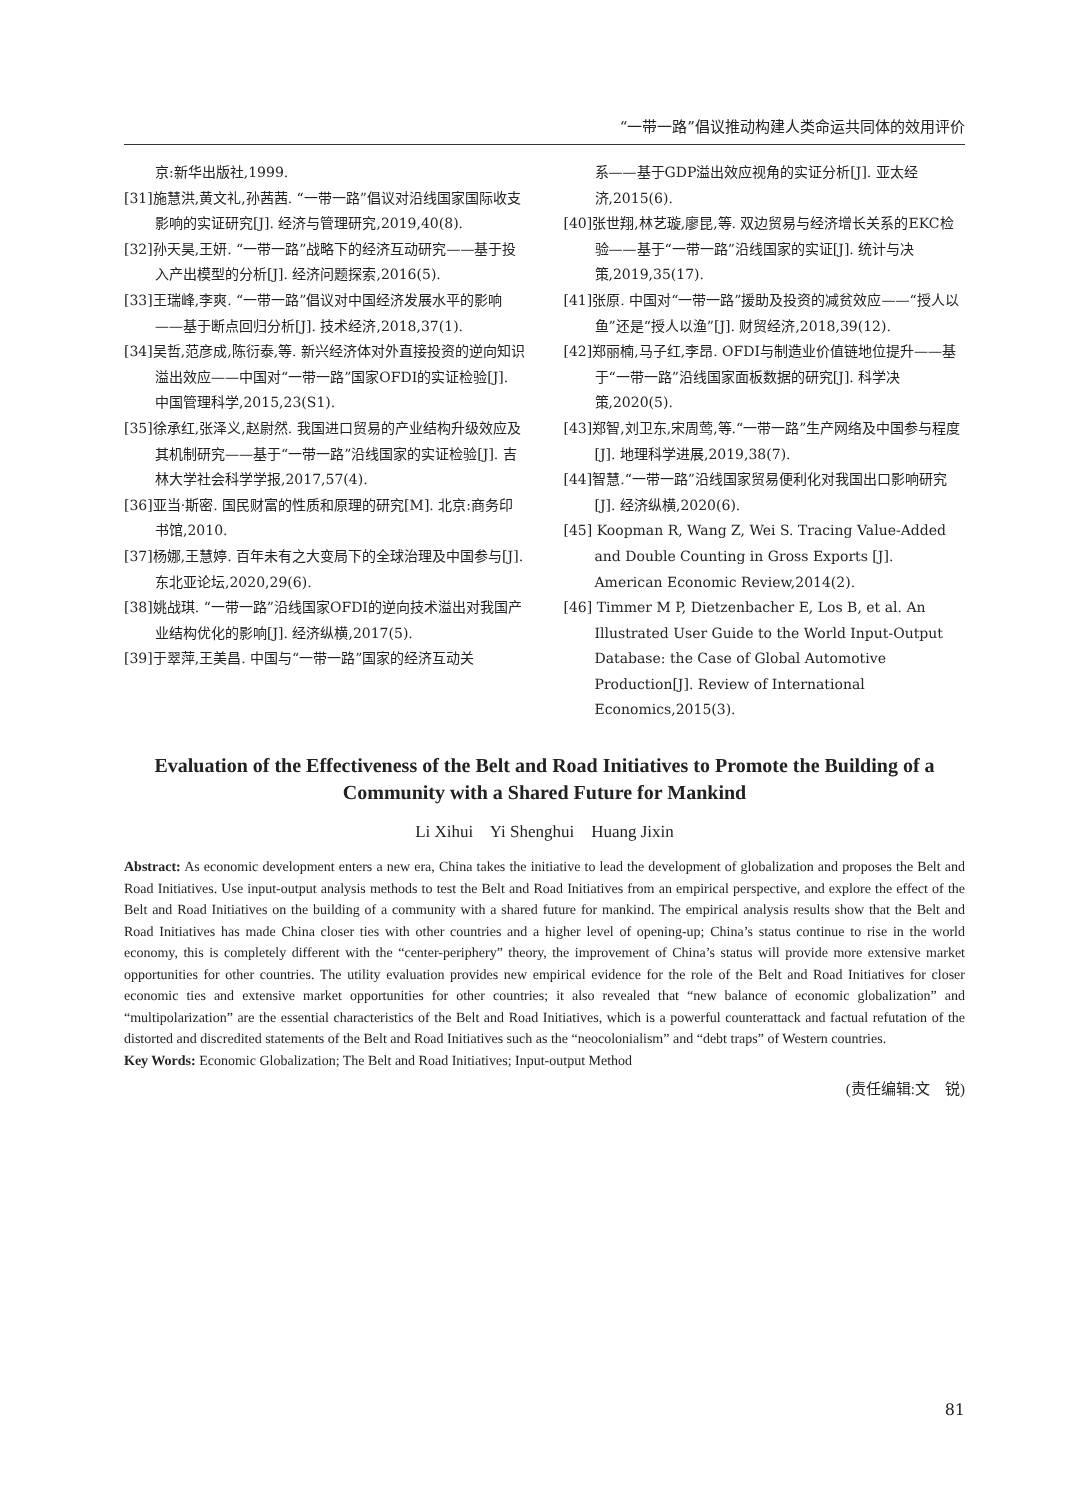“一带一路”倡议推动构建人类命运共同体的效用评价
京:新华出版社,1999.
[31]施慧洪,黄文礼,孙茜茜. “一带一路”倡议对沿线国家国际收支影响的实证研究[J]. 经济与管理研究,2019,40(8).
[32]孙天昊,王妍. “一带一路”战略下的经济互动研究——基于投入产出模型的分析[J]. 经济问题探索,2016(5).
[33]王瑞峰,李爽. “一带一路”倡议对中国经济发展水平的影响——基于断点回归分析[J]. 技术经济,2018,37(1).
[34]吴哲,范彦成,陈衍泰,等. 新兴经济体对外直接投资的逆向知识溢出效应——中国对“一带一路”国家OFDI的实证检验[J]. 中国管理科学,2015,23(S1).
[35]徐承红,张泽义,赵尉然. 我国进口贸易的产业结构升级效应及其机制研究——基于“一带一路”沿线国家的实证检验[J]. 吉林大学社会科学学报,2017,57(4).
[36]亚当·斯密. 国民财富的性质和原理的研究[M]. 北京:商务印书馆,2010.
[37]杨娜,王慧婷. 百年未有之大变局下的全球治理及中国参与[J]. 东北亚论坛,2020,29(6).
[38]姚战琪. “一带一路”沿线国家OFDI的逆向技术溢出对我国产业结构优化的影响[J]. 经济纵横,2017(5).
[39]于翠萍,王美昌. 中国与“一带一路”国家的经济互动关
系——基于GDP溢出效应视角的实证分析[J]. 亚太经济,2015(6).
[40]张世翔,林艺璇,廖昆,等. 双边贸易与经济增长关系的EKC检验——基于“一带一路”沿线国家的实证[J]. 统计与决策,2019,35(17).
[41]张原. 中国对“一带一路”援助及投资的减贫效应——“授人以鱼”还是“授人以渔”[J]. 财贸经济,2018,39(12).
[42]郑丽楠,马子红,李昂. OFDI与制造业价值链地位提升——基于“一带一路”沿线国家面板数据的研究[J]. 科学决策,2020(5).
[43]郑智,刘卫东,宋周莺,等.“一带一路”生产网络及中国参与程度[J]. 地理科学进展,2019,38(7).
[44]智慧.“一带一路”沿线国家贸易便利化对我国出口影响研究[J]. 经济纵横,2020(6).
[45] Koopman R, Wang Z, Wei S. Tracing Value-Added and Double Counting in Gross Exports [J]. American Economic Review,2014(2).
[46] Timmer M P, Dietzenbacher E, Los B, et al. An Illustrated User Guide to the World Input-Output Database: the Case of Global Automotive Production[J]. Review of International Economics,2015(3).
Evaluation of the Effectiveness of the Belt and Road Initiatives to Promote the Building of a Community with a Shared Future for Mankind
Li Xihui Yi Shenghui Huang Jixin
Abstract: As economic development enters a new era, China takes the initiative to lead the development of globalization and proposes the Belt and Road Initiatives. Use input-output analysis methods to test the Belt and Road Initiatives from an empirical perspective, and explore the effect of the Belt and Road Initiatives on the building of a community with a shared future for mankind. The empirical analysis results show that the Belt and Road Initiatives has made China closer ties with other countries and a higher level of opening-up; China’s status continue to rise in the world economy, this is completely different with the “center-periphery” theory, the improvement of China’s status will provide more extensive market opportunities for other countries. The utility evaluation provides new empirical evidence for the role of the Belt and Road Initiatives for closer economic ties and extensive market opportunities for other countries; it also revealed that “new balance of economic globalization” and “multipolarization” are the essential characteristics of the Belt and Road Initiatives, which is a powerful counterattack and factual refutation of the distorted and discredited statements of the Belt and Road Initiatives such as the “neocolonialism” and “debt traps” of Western countries.
Key Words: Economic Globalization; The Belt and Road Initiatives; Input-output Method
(责任编辑:文　锐)
81